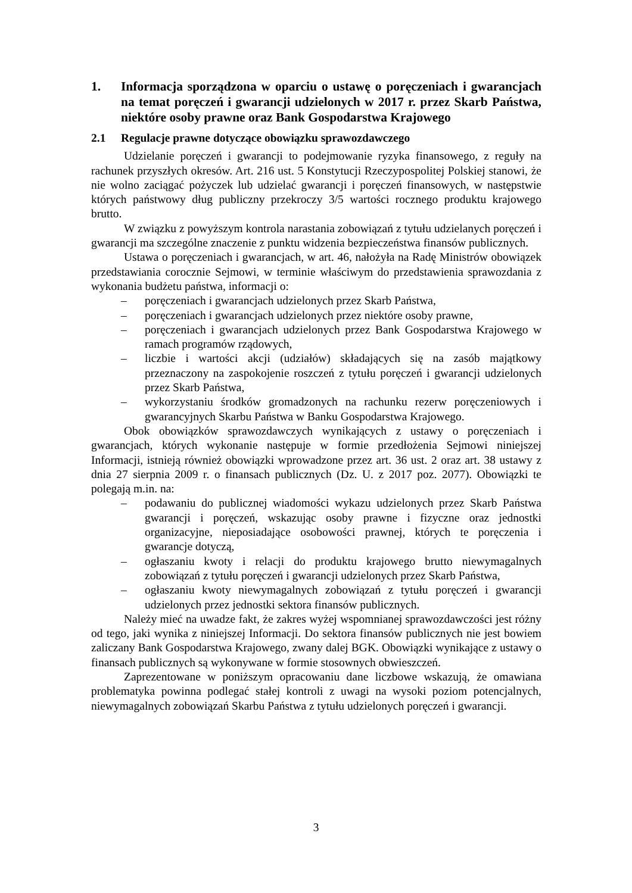1. Informacja sporządzona w oparciu o ustawę o poręczeniach i gwarancjach na temat poręczeń i gwarancji udzielonych w 2017 r. przez Skarb Państwa, niektóre osoby prawne oraz Bank Gospodarstwa Krajowego
2.1 Regulacje prawne dotyczące obowiązku sprawozdawczego
Udzielanie poręczeń i gwarancji to podejmowanie ryzyka finansowego, z reguły na rachunek przyszłych okresów. Art. 216 ust. 5 Konstytucji Rzeczypospolitej Polskiej stanowi, że nie wolno zaciągać pożyczek lub udzielać gwarancji i poręczeń finansowych, w następstwie których państwowy dług publiczny przekroczy 3/5 wartości rocznego produktu krajowego brutto.
W związku z powyższym kontrola narastania zobowiązań z tytułu udzielanych poręczeń i gwarancji ma szczególne znaczenie z punktu widzenia bezpieczeństwa finansów publicznych.
Ustawa o poręczeniach i gwarancjach, w art. 46, nałożyła na Radę Ministrów obowiązek przedstawiania corocznie Sejmowi, w terminie właściwym do przedstawienia sprawozdania z wykonania budżetu państwa, informacji o:
– poręczeniach i gwarancjach udzielonych przez Skarb Państwa,
– poręczeniach i gwarancjach udzielonych przez niektóre osoby prawne,
– poręczeniach i gwarancjach udzielonych przez Bank Gospodarstwa Krajowego w ramach programów rządowych,
– liczbie i wartości akcji (udziałów) składających się na zasób majątkowy przeznaczony na zaspokojenie roszczeń z tytułu poręczeń i gwarancji udzielonych przez Skarb Państwa,
– wykorzystaniu środków gromadzonych na rachunku rezerw poręczeniowych i gwarancyjnych Skarbu Państwa w Banku Gospodarstwa Krajowego.
Obok obowiązków sprawozdawczych wynikających z ustawy o poręczeniach i gwarancjach, których wykonanie następuje w formie przedłożenia Sejmowi niniejszej Informacji, istnieją również obowiązki wprowadzone przez art. 36 ust. 2 oraz art. 38 ustawy z dnia 27 sierpnia 2009 r. o finansach publicznych (Dz. U. z 2017 poz. 2077). Obowiązki te polegają m.in. na:
– podawaniu do publicznej wiadomości wykazu udzielonych przez Skarb Państwa gwarancji i poręczeń, wskazując osoby prawne i fizyczne oraz jednostki organizacyjne, nieposiadające osobowości prawnej, których te poręczenia i gwarancje dotyczą,
– ogłaszaniu kwoty i relacji do produktu krajowego brutto niewymagalnych zobowiązań z tytułu poręczeń i gwarancji udzielonych przez Skarb Państwa,
– ogłaszaniu kwoty niewymagalnych zobowiązań z tytułu poręczeń i gwarancji udzielonych przez jednostki sektora finansów publicznych.
Należy mieć na uwadze fakt, że zakres wyżej wspomnianej sprawozdawczości jest różny od tego, jaki wynika z niniejszej Informacji. Do sektora finansów publicznych nie jest bowiem zaliczany Bank Gospodarstwa Krajowego, zwany dalej BGK. Obowiązki wynikające z ustawy o finansach publicznych są wykonywane w formie stosownych obwieszczeń.
Zaprezentowane w poniższym opracowaniu dane liczbowe wskazują, że omawiana problematyka powinna podlegać stałej kontroli z uwagi na wysoki poziom potencjalnych, niewymagalnych zobowiązań Skarbu Państwa z tytułu udzielonych poręczeń i gwarancji.
3